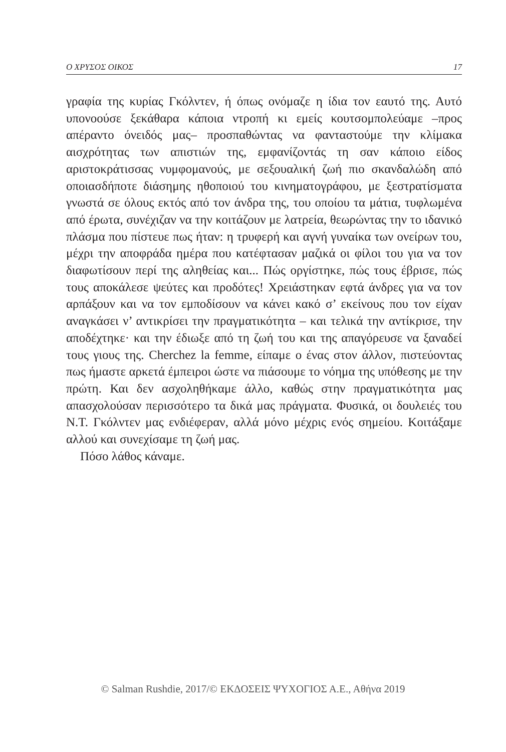Ο ΧΡΥΣΟΣ ΟΙΚΟΣ 17
γραφία της κυρίας Γκόλντεν, ή όπως ονόμαζε η ίδια τον εαυτό της. Αυτό υπονοούσε ξεκάθαρα κάποια ντροπή κι εμείς κουτσομπολεύαμε –προς απέραντο όνειδός μας– προσπαθώντας να φανταστούμε την κλίμακα αισχρότητας των απιστιών της, εμφανίζοντάς τη σαν κάποιο είδος αριστοκράτισσας νυμφομανούς, με σεξουαλική ζωή πιο σκανδαλώδη από οποιασδήποτε διάσημης ηθοποιού του κινηματογράφου, με ξεστρατίσματα γνωστά σε όλους εκτός από τον άνδρα της, του οποίου τα μάτια, τυφλωμένα από έρωτα, συνέχιζαν να την κοιτάζουν με λατρεία, θεωρώντας την το ιδανικό πλάσμα που πίστευε πως ήταν: η τρυφερή και αγνή γυναίκα των ονείρων του, μέχρι την αποφράδα ημέρα που κατέφτασαν μαζικά οι φίλοι του για να τον διαφωτίσουν περί της αληθείας και... Πώς οργίστηκε, πώς τους έβρισε, πώς τους αποκάλεσε ψεύτες και προδότες! Χρειάστηκαν εφτά άνδρες για να τον αρπάξουν και να τον εμποδίσουν να κάνει κακό σ’ εκείνους που τον είχαν αναγκάσει ν’ αντικρίσει την πραγματικότητα – και τελικά την αντίκρισε, την αποδέχτηκε· και την έδιωξε από τη ζωή του και της απαγόρευσε να ξαναδεί τους γιους της. Cherchez la femme, είπαμε ο ένας στον άλλον, πιστεύοντας πως ήμαστε αρκετά έμπειροι ώστε να πιάσουμε το νόημα της υπόθεσης με την πρώτη. Και δεν ασχοληθήκαμε άλλο, καθώς στην πραγματικότητα μας απασχολούσαν περισσότερο τα δικά μας πράγματα. Φυσικά, οι δουλειές του Ν.Τ. Γκόλντεν μας ενδιέφεραν, αλλά μόνο μέχρις ενός σημείου. Κοιτάξαμε αλλού και συνεχίσαμε τη ζωή μας.
Πόσο λάθος κάναμε.
© Salman Rushdie, 2017/© ΕΚΔΟΣΕΙΣ ΨΥΧΟΓΙΟΣ Α.Ε., Αθήνα 2019